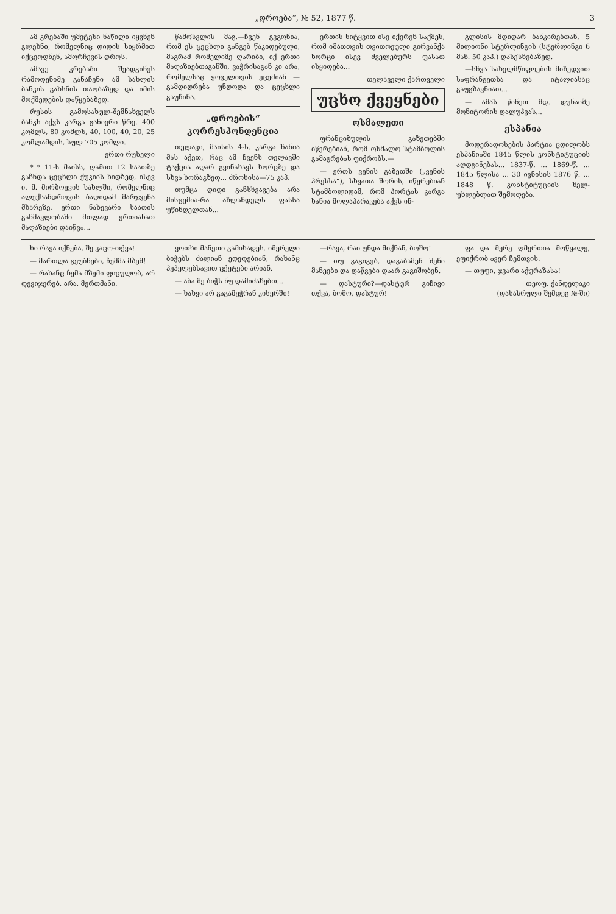„დროება“, № 52, 1877 წ. 3
ამ კრებაში უმეტესი ნაწილი იყვნენ გლეხნი, რომელნიც დიდის სიყრმით იქცეოდნენ, ამორჩევის დროს.
ამავე კრებაში შეადგინეს რამოდენიმე განაჩენი ამ სახლის ბანკის გახსნის თაობაზედ და იმის მოქმედების დაწყებაზედ.
რუსის გამოსახულ-შემნახველს ბანკს აქვს კარგა განიერი წრე. 400 კომლს, 80 კომლს, 40, 100, 40, 20, 25 კომლამდის, სულ 705 კომლი.
ერთი რუსელი
*_* 11-ს მაისს, ღამით 12 საათზე გაჩნდა ცეცხლი ქუკიის ხიდზედ, ისევ ი. მ. მირზოევის სახლში, რომელნიც ალექსანდროვის ბაღიდამ მარჯვენა მხარეზე. ერთი ნახევარი საათის განმავლობაში მთლად ერთიანათ მაღაზიები დაიწვა...
წამოსვლის მაგ.—ჩვენ გვგონია, რომ ეს ცეცხლი განგებ წაკიდებული, მაგრამ რომელიმე ღარიბი, იქ ერთი მაღაზიებთაგანში, ვაჭრისაგან კი არა, რომელსაც ყოველთვის ეცემიან — გამდიდრება უნდოდა და ცეცხლი გაუჩინა.
„დროების“ კორრესპონდენცია
თელავი, მაისის 4-ს. კარგა ხანია მას აქეთ, რაც ამ ჩვენს თელავში ტაქცია აღარ გვინახავს ხორცზე და სხვა ხორაგზედ... ძროხისა—75 კაპ.
თუმცა დიდი განსხვავება არა მისცემია-რა ახლანდელს ფასსა უწინდელთან...
ერთის სიტყვით ისე იქერენ საქმეს, რომ იმათთვის თვითოეული გირვანქა ხორცი ისევ ძველებურს ფასათ ისყიდება...
თელაველი ქართველი
უცხო ქვეყნები
ოსმალეთი
ფრანციზულის გაზეთებში იწერებიან, რომ ოსმალო სტამბოლის გამაგრებას ფიქრობს.—
— ერთს ვენის გაზეთში („ვენის პრესსა“), სხვათა შორის, იწერებიან სტამბოლიდამ, რომ პორტას კარგა ხანია მოლაპარაკება აქვს ინ-
გლისის მდიდარ ბანკირებთან, 5 მილიონი სტერლინგის (სტერლინგი 6 მან. 50 კაპ.) დასესხებაზედ.
—სხვა სახელმწიფოების მიხედვით საფრანგეთსა და იტალიასაც გაუგზავნიათ...
— ამას წინეთ მდ. დუნაიზე მონიტორის დალუპვას...
ესპანია
მოდერადოსების პარტია ცდილობს ესპანიაში 1845 წლის კონსტიტუციის აღდგინებას... 1837-წ. ... 1869-წ. ... 1845 წლისა ... 30 ივნისის 1876 წ. ... 1848 წ. კონსტიტუციის ხელ-უხლებლათ შემოღება.
ხი რავა იქნება, შე კაცო-თქვა!
— მართლა გეუბნები, ჩემმა მზემ!
— რახანც ჩემა მზემი ფიცულობ, არ დევიჯერებ, არა, მერთმანი.
ვოთხი მანეთი გამიხადეს. იმერელი ბიჭებს ძალიან ედედებიან, რახანც პეპელებსავით ცქეტები არიან.
— აბა მე ბიჭს ნუ დამიძახებთ...
— ხახვი არ გაგამეჭრან კისერში!
—რავა, რაი უნდა მიქნან, ბოშო!
— თუ გაგიგებ, დაგაბამენ შენი მანეები და დაწვები დაარ გაგიშობენ.
— დასტური?—დასტურ გიჩივი თქვა, ბოშო, დასტურ!
ფა და მერე ღმერთია მოწყალე, ეფიქრობ ავერ ჩემთვის.
— თუფი, ჯვარი აქურაზასა!
თეოფ. ქანდელაკი
(დასასრული შემდეგ №-ში)